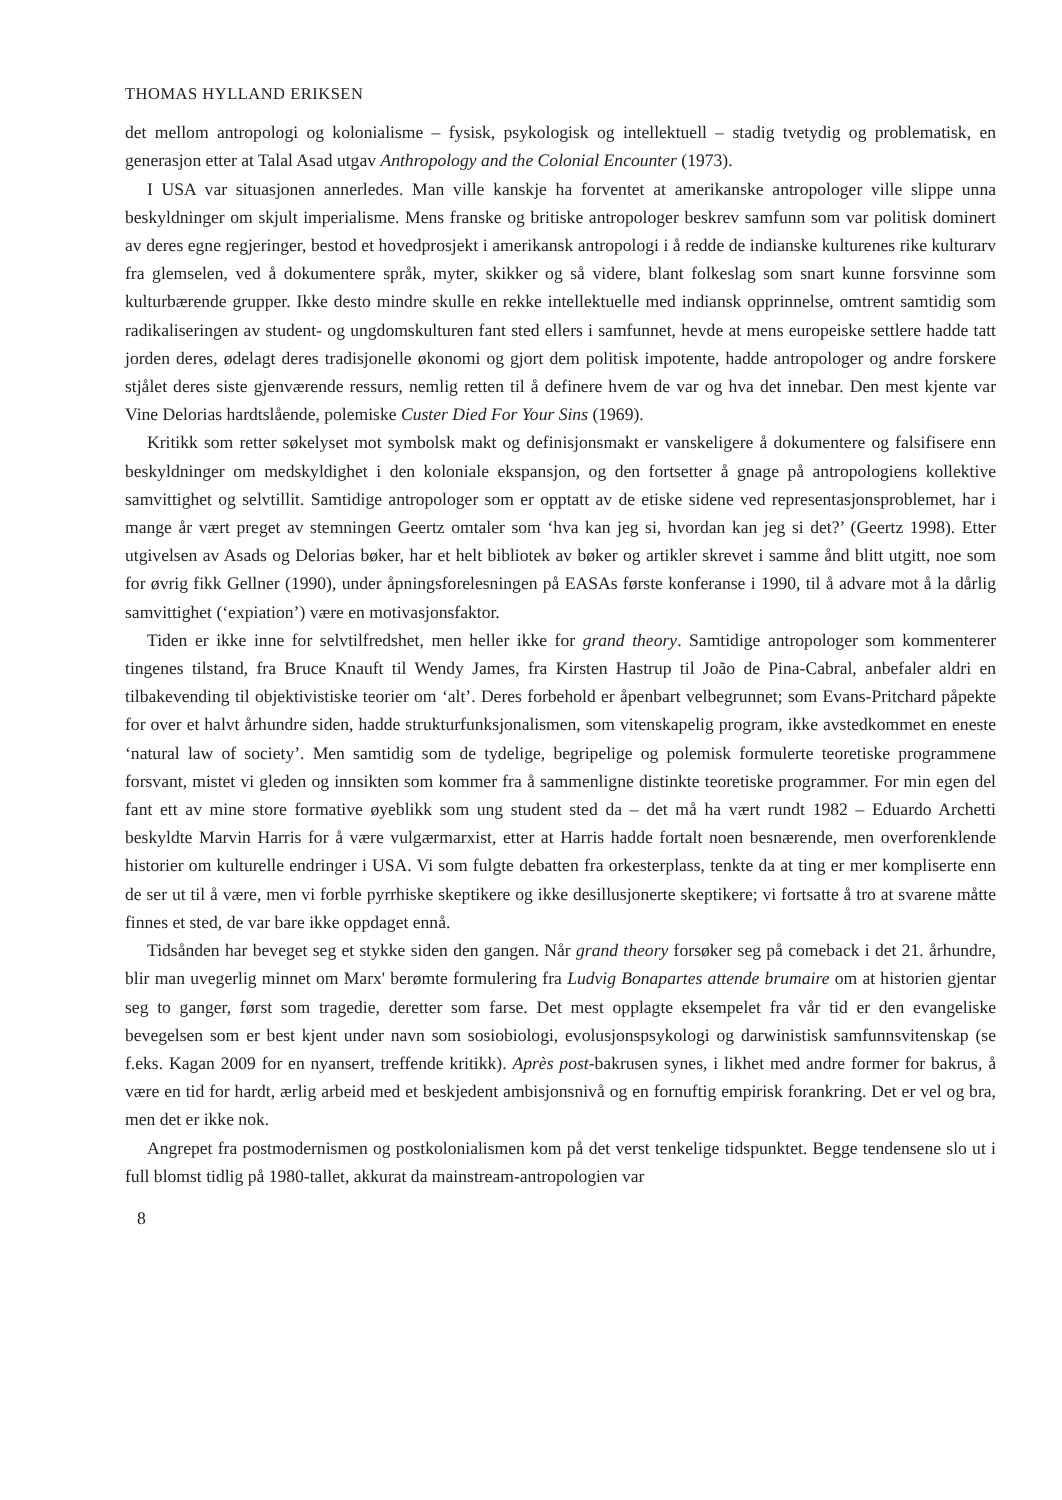THOMAS HYLLAND ERIKSEN
det mellom antropologi og kolonialisme – fysisk, psykologisk og intellektuell – stadig tvetydig og problematisk, en generasjon etter at Talal Asad utgav Anthropology and the Colonial Encounter (1973).
I USA var situasjonen annerledes. Man ville kanskje ha forventet at amerikanske antropologer ville slippe unna beskyldninger om skjult imperialisme. Mens franske og britiske antropologer beskrev samfunn som var politisk dominert av deres egne regjeringer, bestod et hovedprosjekt i amerikansk antropologi i å redde de indianske kulturenes rike kulturarv fra glemselen, ved å dokumentere språk, myter, skikker og så videre, blant folkeslag som snart kunne forsvinne som kulturbærende grupper. Ikke desto mindre skulle en rekke intellektuelle med indiansk opprinnelse, omtrent samtidig som radikaliseringen av student- og ungdomskulturen fant sted ellers i samfunnet, hevde at mens europeiske settlere hadde tatt jorden deres, ødelagt deres tradisjonelle økonomi og gjort dem politisk impotente, hadde antropologer og andre forskere stjålet deres siste gjenværende ressurs, nemlig retten til å definere hvem de var og hva det innebar. Den mest kjente var Vine Delorias hardtslående, polemiske Custer Died For Your Sins (1969).
Kritikk som retter søkelyset mot symbolsk makt og definisjonsmakt er vanskeligere å dokumentere og falsifisere enn beskyldninger om medskyldighet i den koloniale ekspansjon, og den fortsetter å gnage på antropologiens kollektive samvittighet og selvtillit. Samtidige antropologer som er opptatt av de etiske sidene ved representasjonsproblemet, har i mange år vært preget av stemningen Geertz omtaler som ‘hva kan jeg si, hvordan kan jeg si det?’ (Geertz 1998). Etter utgivelsen av Asads og Delorias bøker, har et helt bibliotek av bøker og artikler skrevet i samme ånd blitt utgitt, noe som for øvrig fikk Gellner (1990), under åpningsforelesningen på EASAs første konferanse i 1990, til å advare mot å la dårlig samvittighet (‘expiation’) være en motivasjonsfaktor.
Tiden er ikke inne for selvtilfredshet, men heller ikke for grand theory. Samtidige antropologer som kommenterer tingenes tilstand, fra Bruce Knauft til Wendy James, fra Kirsten Hastrup til João de Pina-Cabral, anbefaler aldri en tilbakevending til objektivistiske teorier om ‘alt’. Deres forbehold er åpenbart velbegrunnet; som Evans-Pritchard påpekte for over et halvt århundre siden, hadde strukturfunksjonalismen, som vitenskapelig program, ikke avstedkommet en eneste ‘natural law of society’. Men samtidig som de tydelige, begripelige og polemisk formulerte teoretiske programmene forsvant, mistet vi gleden og innsikten som kommer fra å sammenligne distinkte teoretiske programmer. For min egen del fant ett av mine store formative øyeblikk som ung student sted da – det må ha vært rundt 1982 – Eduardo Archetti beskyldte Marvin Harris for å være vulgærmarxist, etter at Harris hadde fortalt noen besnærende, men overforenklende historier om kulturelle endringer i USA. Vi som fulgte debatten fra orkesterplass, tenkte da at ting er mer kompliserte enn de ser ut til å være, men vi forble pyrrhiske skeptikere og ikke desillusjonerte skeptikere; vi fortsatte å tro at svarene måtte finnes et sted, de var bare ikke oppdaget ennå.
Tidsånden har beveget seg et stykke siden den gangen. Når grand theory forsøker seg på comeback i det 21. århundre, blir man uvegerlig minnet om Marx' berømte formulering fra Ludvig Bonapartes attende brumaire om at historien gjentar seg to ganger, først som tragedie, deretter som farse. Det mest opplagte eksempelet fra vår tid er den evangeliske bevegelsen som er best kjent under navn som sosiobiologi, evolusjonspsykologi og darwinistisk samfunnsvitenskap (se f.eks. Kagan 2009 for en nyansert, treffende kritikk). Après post-bakrusen synes, i likhet med andre former for bakrus, å være en tid for hardt, ærlig arbeid med et beskjedent ambisjonsnivå og en fornuftig empirisk forankring. Det er vel og bra, men det er ikke nok.
Angrepet fra postmodernismen og postkolonialismen kom på det verst tenkelige tidspunktet. Begge tendensene slo ut i full blomst tidlig på 1980-tallet, akkurat da mainstream-antropologien var
8